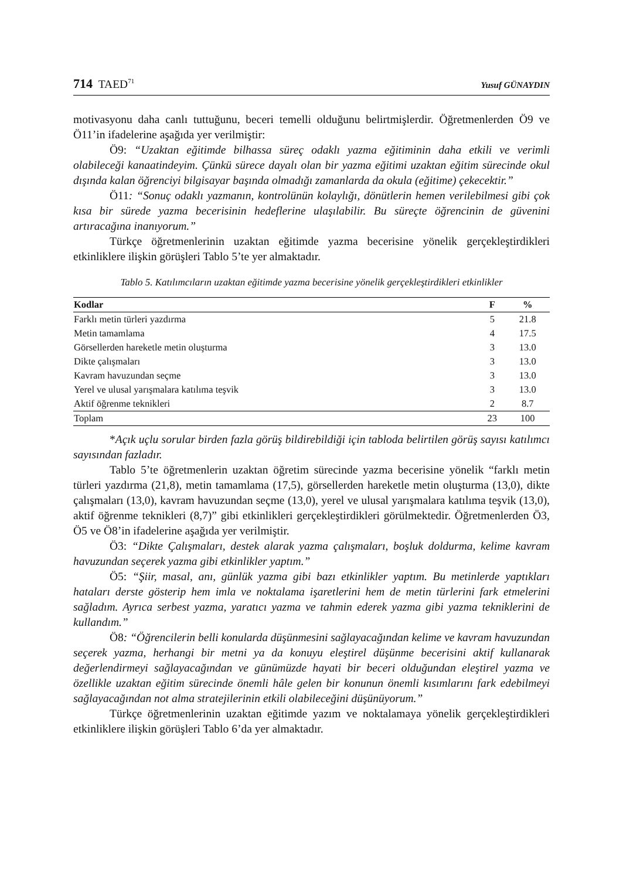714 TAED<sup>71</sup> Yusuf GÜNAYDIN
motivasyonu daha canlı tuttuğunu, beceri temelli olduğunu belirtmişlerdir. Öğretmenlerden Ö9 ve Ö11’in ifadelerine aşağıda yer verilmiştir:
Ö9: “Uzaktan eğitimde bilhassa süreç odaklı yazma eğitiminin daha etkili ve verimli olabileceği kanaatindeyim. Çünkü sürece dayalı olan bir yazma eğitimi uzaktan eğitim sürecinde okul dışında kalan öğrenciyi bilgisayar başında olmadığı zamanlarda da okula (eğitime) çekecektir.”
Ö11: “Sonuç odaklı yazmanın, kontrolünün kolaylığı, dönütlerin hemen verilebilmesi gibi çok kısa bir sürede yazma becerisinin hedeflerine ulaşılabilir. Bu süreçte öğrencinin de güvenini artıracağına inanıyorum.”
Türkçe öğretmenlerinin uzaktan eğitimde yazma becerisine yönelik gerçekleştirdikleri etkinliklere ilişkin görüşleri Tablo 5’te yer almaktadır.
Tablo 5. Katılımcıların uzaktan eğitimde yazma becerisine yönelik gerçekleştirdikleri etkinlikler
| Kodlar | F | % |
| --- | --- | --- |
| Farklı metin türleri yazdırma | 5 | 21.8 |
| Metin tamamlama | 4 | 17.5 |
| Görsellerden hareketle metin oluşturma | 3 | 13.0 |
| Dikte çalışmaları | 3 | 13.0 |
| Kavram havuzundan seçme | 3 | 13.0 |
| Yerel ve ulusal yarışmalara katılıma teşvik | 3 | 13.0 |
| Aktif öğrenme teknikleri | 2 | 8.7 |
| Toplam | 23 | 100 |
*Açık uçlu sorular birden fazla görüş bildirebildiği için tabloda belirtilen görüş sayısı katılımcı sayısından fazladır.
Tablo 5’te öğretmenlerin uzaktan öğretim sürecinde yazma becerisine yönelik “farklı metin türleri yazdırma (21,8), metin tamamlama (17,5), görsellerden hareketle metin oluşturma (13,0), dikte çalışmaları (13,0), kavram havuzundan seçme (13,0), yerel ve ulusal yarışmalara katılıma teşvik (13,0), aktif öğrenme teknikleri (8,7)” gibi etkinlikleri gerçekleştirdikleri görülmektedir. Öğretmenlerden Ö3, Ö5 ve Ö8’in ifadelerine aşağıda yer verilmiştir.
Ö3: “Dikte Çalışmaları, destek alarak yazma çalışmaları, boşluk doldurma, kelime kavram havuzundan seçerek yazma gibi etkinlikler yaptım.”
Ö5: “Şiir, masal, anı, günlük yazma gibi bazı etkinlikler yaptım. Bu metinlerde yaptıkları hataları derste gösterip hem imla ve noktalama işaretlerini hem de metin türlerini fark etmelerini sağladım. Ayrıca serbest yazma, yaratıcı yazma ve tahmin ederek yazma gibi yazma tekniklerini de kullandım.”
Ö8: “Öğrencilerin belli konularda düşünmesini sağlayacağından kelime ve kavram havuzundan seçerek yazma, herhangi bir metni ya da konuyu eleştirel düşünme becerisini aktif kullanarak değerlendirmeyi sağlayacağından ve günümüzde hayati bir beceri olduğundan eleştirel yazma ve özellikle uzaktan eğitim sürecinde önemli hâle gelen bir konunun önemli kısımlarını fark edebilmeyi sağlayacağından not alma stratejilerinin etkili olabileceğini düşünüyorum.”
Türkçe öğretmenlerinin uzaktan eğitimde yazım ve noktalamaya yönelik gerçekleştirdikleri etkinliklere ilişkin görüşleri Tablo 6’da yer almaktadır.